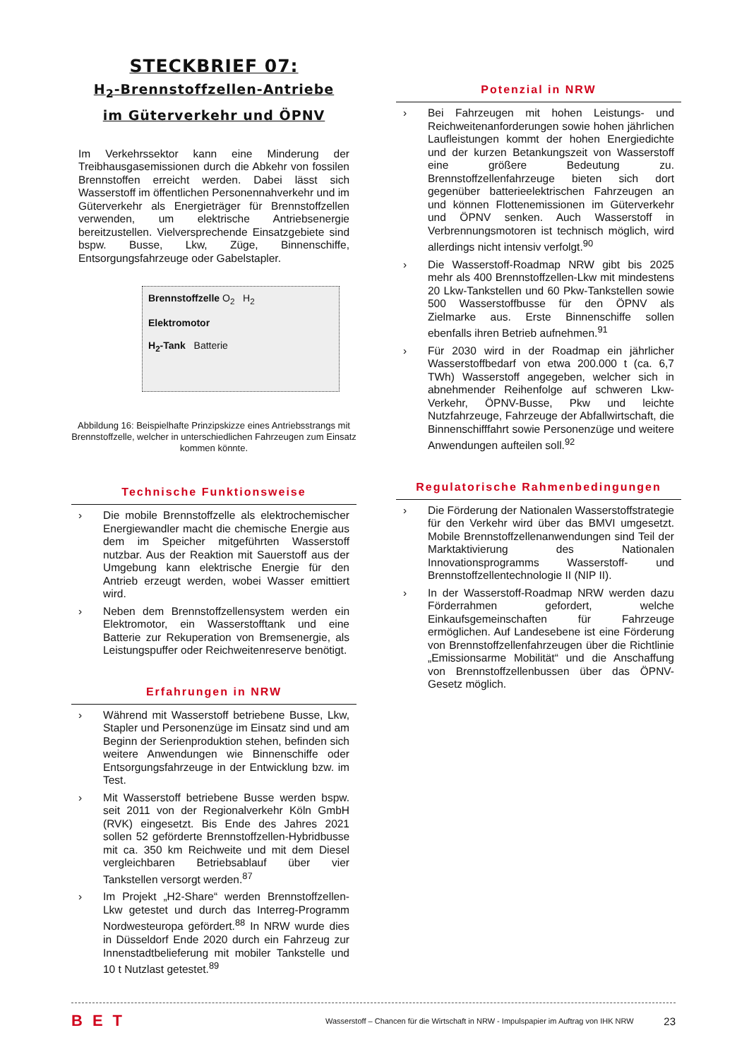STECKBRIEF 07:
H<sub>2</sub>-Brennstoffzellen-Antriebe
im Güterverkehr und ÖPNV
Im Verkehrssektor kann eine Minderung der Treibhausgasemissionen durch die Abkehr von fossilen Brennstoffen erreicht werden. Dabei lässt sich Wasserstoff im öffentlichen Personennahverkehr und im Güterverkehr als Energieträger für Brennstoffzellen verwenden, um elektrische Antriebsenergie bereitzustellen. Vielversprechende Einsatzgebiete sind bspw. Busse, Lkw, Züge, Binnenschiffe, Entsorgungsfahrzeuge oder Gabelstapler.
Brennstoffzelle O<sub>2</sub> H<sub>2</sub>
Elektromotor
H<sub>2</sub>-Tank Batterie
Abbildung 16: Beispielhafte Prinzipskizze eines Antriebsstrangs mit Brennstoffzelle, welcher in unterschiedlichen Fahrzeugen zum Einsatz kommen könnte.
Technische Funktionsweise
› Die mobile Brennstoffzelle als elektrochemischer Energiewandler macht die chemische Energie aus dem im Speicher mitgeführten Wasserstoff nutzbar. Aus der Reaktion mit Sauerstoff aus der Umgebung kann elektrische Energie für den Antrieb erzeugt werden, wobei Wasser emittiert wird.
› Neben dem Brennstoffzellensystem werden ein Elektromotor, ein Wasserstofftank und eine Batterie zur Rekuperation von Bremsenergie, als Leistungspuffer oder Reichweitenreserve benötigt.
Erfahrungen in NRW
› Während mit Wasserstoff betriebene Busse, Lkw, Stapler und Personenzüge im Einsatz sind und am Beginn der Serienproduktion stehen, befinden sich weitere Anwendungen wie Binnenschiffe oder Entsorgungsfahrzeuge in der Entwicklung bzw. im Test.
› Mit Wasserstoff betriebene Busse werden bspw. seit 2011 von der Regionalverkehr Köln GmbH (RVK) eingesetzt. Bis Ende des Jahres 2021 sollen 52 geförderte Brennstoffzellen-Hybridbusse mit ca. 350 km Reichweite und mit dem Diesel vergleichbaren Betriebsablauf über vier Tankstellen versorgt werden.<sup>87</sup>
› Im Projekt „H2-Share“ werden Brennstoffzellen-Lkw getestet und durch das Interreg-Programm Nordwesteuropa gefördert.<sup>88</sup> In NRW wurde dies in Düsseldorf Ende 2020 durch ein Fahrzeug zur Innenstadtbelieferung mit mobiler Tankstelle und 10 t Nutzlast getestet.<sup>89</sup>
Potenzial in NRW
› Bei Fahrzeugen mit hohen Leistungs- und Reichweitenanforderungen sowie hohen jährlichen Laufleistungen kommt der hohen Energiedichte und der kurzen Betankungszeit von Wasserstoff eine größere Bedeutung zu. Brennstoffzellenfahrzeuge bieten sich dort gegenüber batterieelektrischen Fahrzeugen an und können Flottenemissionen im Güterverkehr und ÖPNV senken. Auch Wasserstoff in Verbrennungsmotoren ist technisch möglich, wird allerdings nicht intensiv verfolgt.<sup>90</sup>
› Die Wasserstoff-Roadmap NRW gibt bis 2025 mehr als 400 Brennstoffzellen-Lkw mit mindestens 20 Lkw-Tankstellen und 60 Pkw-Tankstellen sowie 500 Wasserstoffbusse für den ÖPNV als Zielmarke aus. Erste Binnenschiffe sollen ebenfalls ihren Betrieb aufnehmen.<sup>91</sup>
› Für 2030 wird in der Roadmap ein jährlicher Wasserstoffbedarf von etwa 200.000 t (ca. 6,7 TWh) Wasserstoff angegeben, welcher sich in abnehmender Reihenfolge auf schweren Lkw-Verkehr, ÖPNV-Busse, Pkw und leichte Nutzfahrzeuge, Fahrzeuge der Abfallwirtschaft, die Binnenschifffahrt sowie Personenzüge und weitere Anwendungen aufteilen soll.<sup>92</sup>
Regulatorische Rahmenbedingungen
› Die Förderung der Nationalen Wasserstoffstrategie für den Verkehr wird über das BMVI umgesetzt. Mobile Brennstoffzellenanwendungen sind Teil der Marktaktivierung des Nationalen Innovationsprogramms Wasserstoff- und Brennstoffzellentechnologie II (NIP II).
› In der Wasserstoff-Roadmap NRW werden dazu Förderrahmen gefordert, welche Einkaufsgemeinschaften für Fahrzeuge ermöglichen. Auf Landesebene ist eine Förderung von Brennstoffzellenfahrzeugen über die Richtlinie „Emissionsarme Mobilität“ und die Anschaffung von Brennstoffzellenbussen über das ÖPNV-Gesetz möglich.
BET Wasserstoff – Chancen für die Wirtschaft in NRW - Impulspapier im Auftrag von IHK NRW 23